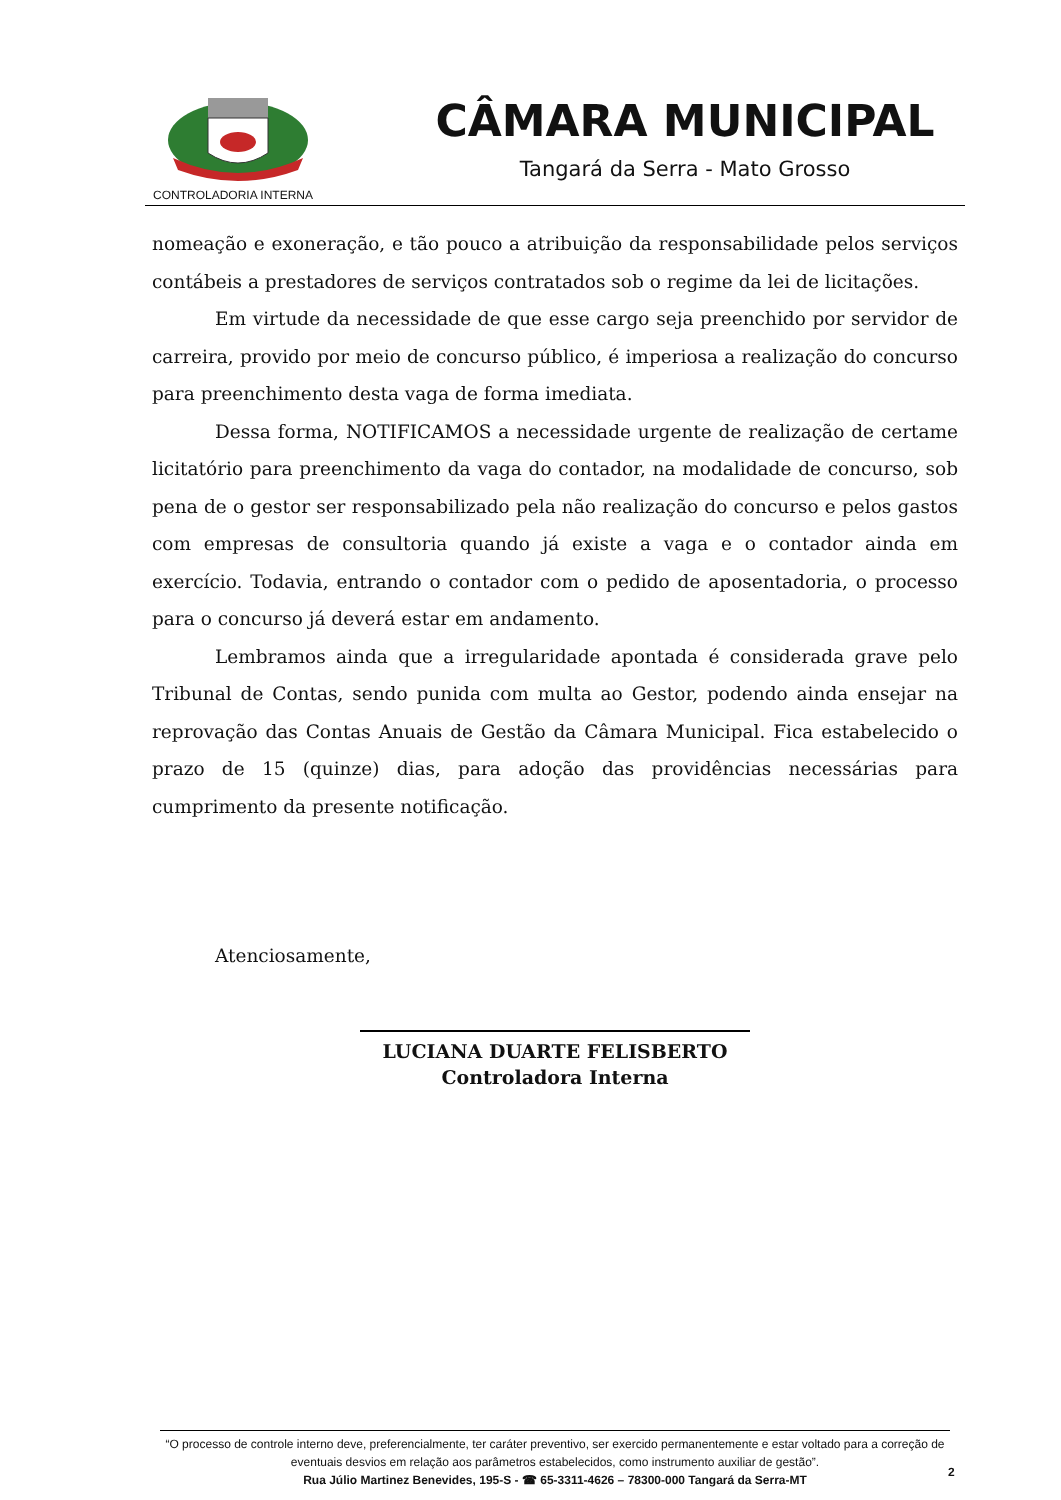CONTROLADORIA INTERNA
CÂMARA MUNICIPAL
Tangará da Serra - Mato Grosso
nomeação e exoneração, e tão pouco a atribuição da responsabilidade pelos serviços contábeis a prestadores de serviços contratados sob o regime da lei de licitações.
Em virtude da necessidade de que esse cargo seja preenchido por servidor de carreira, provido por meio de concurso público, é imperiosa a realização do concurso para preenchimento desta vaga de forma imediata.
Dessa forma, NOTIFICAMOS a necessidade urgente de realização de certame licitatório para preenchimento da vaga do contador, na modalidade de concurso, sob pena de o gestor ser responsabilizado pela não realização do concurso e pelos gastos com empresas de consultoria quando já existe a vaga e o contador ainda em exercício. Todavia, entrando o contador com o pedido de aposentadoria, o processo para o concurso já deverá estar em andamento.
Lembramos ainda que a irregularidade apontada é considerada grave pelo Tribunal de Contas, sendo punida com multa ao Gestor, podendo ainda ensejar na reprovação das Contas Anuais de Gestão da Câmara Municipal. Fica estabelecido o prazo de 15 (quinze) dias, para adoção das providências necessárias para cumprimento da presente notificação.
Atenciosamente,
LUCIANA DUARTE FELISBERTO
Controladora Interna
“O processo de controle interno deve, preferencialmente, ter caráter preventivo, ser exercido permanentemente e estar voltado para a correção de eventuais desvios em relação aos parâmetros estabelecidos, como instrumento auxiliar de gestão”.
Rua Júlio Martinez Benevides, 195-S - ☎ 65-3311-4626 – 78300-000 Tangará da Serra-MT
2